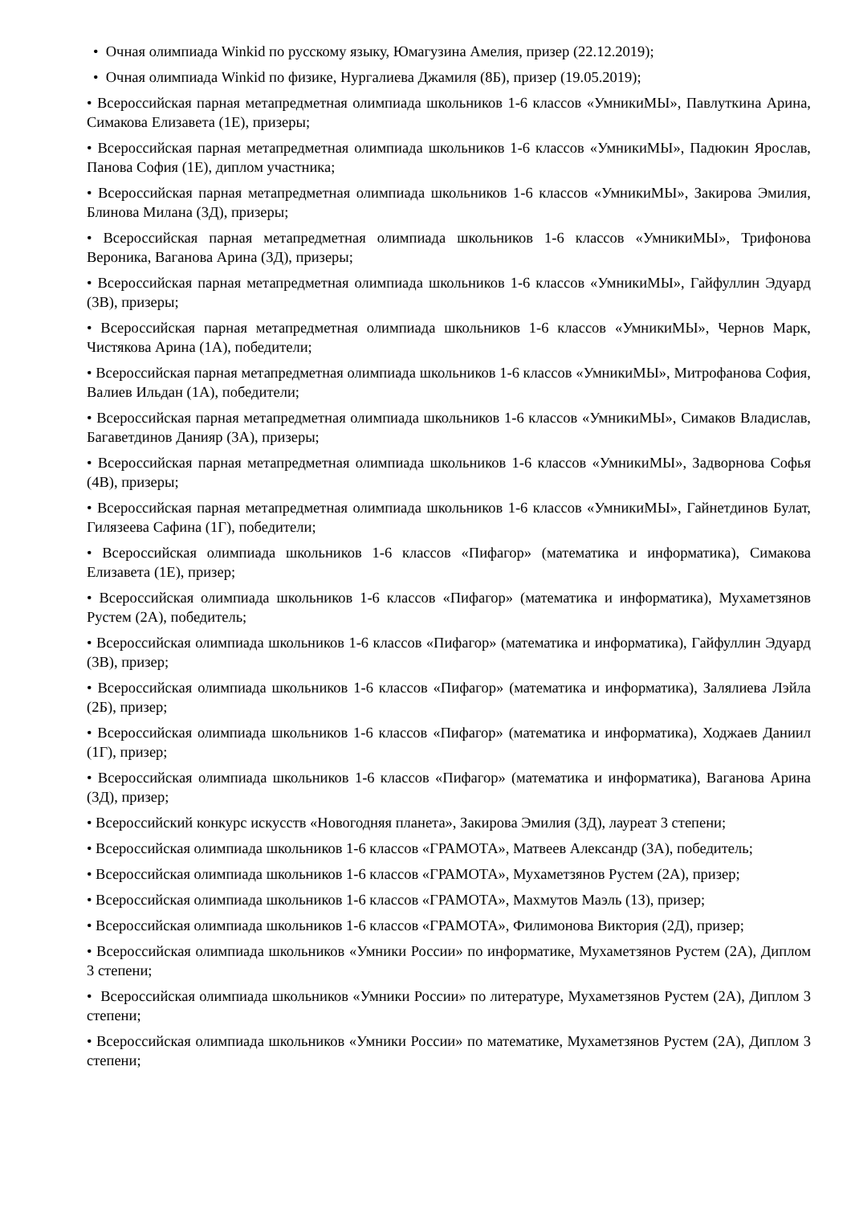• Очная олимпиада Winkid по русскому языку, Юмагузина Амелия, призер (22.12.2019);
• Очная олимпиада Winkid по физике, Нургалиева Джамиля (8Б), призер (19.05.2019);
• Всероссийская парная метапредметная олимпиада школьников 1-6 классов «УмникиМЫ», Павлуткина Арина, Симакова Елизавета (1Е), призеры;
• Всероссийская парная метапредметная олимпиада школьников 1-6 классов «УмникиМЫ», Падюкин Ярослав, Панова София (1Е), диплом участника;
• Всероссийская парная метапредметная олимпиада школьников 1-6 классов «УмникиМЫ», Закирова Эмилия, Блинова Милана (3Д), призеры;
• Всероссийская парная метапредметная олимпиада школьников 1-6 классов «УмникиМЫ», Трифонова Вероника, Ваганова Арина (3Д), призеры;
• Всероссийская парная метапредметная олимпиада школьников 1-6 классов «УмникиМЫ», Гайфуллин Эдуард (3В), призеры;
• Всероссийская парная метапредметная олимпиада школьников 1-6 классов «УмникиМЫ», Чернов Марк, Чистякова Арина (1А), победители;
• Всероссийская парная метапредметная олимпиада школьников 1-6 классов «УмникиМЫ», Митрофанова София, Валиев Ильдан (1А), победители;
• Всероссийская парная метапредметная олимпиада школьников 1-6 классов «УмникиМЫ», Симаков Владислав, Багаветдинов Данияр (3А), призеры;
• Всероссийская парная метапредметная олимпиада школьников 1-6 классов «УмникиМЫ», Задворнова Софья (4В), призеры;
• Всероссийская парная метапредметная олимпиада школьников 1-6 классов «УмникиМЫ», Гайнетдинов Булат, Гилязеева Сафина (1Г), победители;
• Всероссийская олимпиада школьников 1-6 классов «Пифагор» (математика и информатика), Симакова Елизавета (1Е), призер;
• Всероссийская олимпиада школьников 1-6 классов «Пифагор» (математика и информатика), Мухаметзянов Рустем (2А), победитель;
• Всероссийская олимпиада школьников 1-6 классов «Пифагор» (математика и информатика), Гайфуллин Эдуард (3В), призер;
• Всероссийская олимпиада школьников 1-6 классов «Пифагор» (математика и информатика), Заляли­ева Лэйла (2Б), призер;
• Всероссийская олимпиада школьников 1-6 классов «Пифагор» (математика и информатика), Ходжаев Даниил (1Г), призер;
• Всероссийская олимпиада школьников 1-6 классов «Пифагор» (математика и информатика), Ваганова Арина (3Д), призер;
• Всероссийский конкурс искусств «Новогодняя планета», Закирова Эмилия (3Д), лауреат 3 степени;
• Всероссийская олимпиада школьников 1-6 классов «ГРАМОТА», Матвеев Александр (3А), победитель;
• Всероссийская олимпиада школьников 1-6 классов «ГРАМОТА», Мухаметзянов Рустем (2А), призер;
• Всероссийская олимпиада школьников 1-6 классов «ГРАМОТА», Махмутов Маэль (1З), призер;
• Всероссийская олимпиада школьников 1-6 классов «ГРАМОТА», Филимонова Виктория (2Д), призер;
• Всероссийская олимпиада школьников «Умники России» по информатике, Мухаметзянов Рустем (2А), Диплом 3 степени;
• Всероссийская олимпиада школьников «Умники России» по литературе, Мухаметзянов Рустем (2А), Диплом 3 степени;
• Всероссийская олимпиада школьников «Умники России» по математике, Мухаметзянов Рустем (2А), Диплом 3 степени;